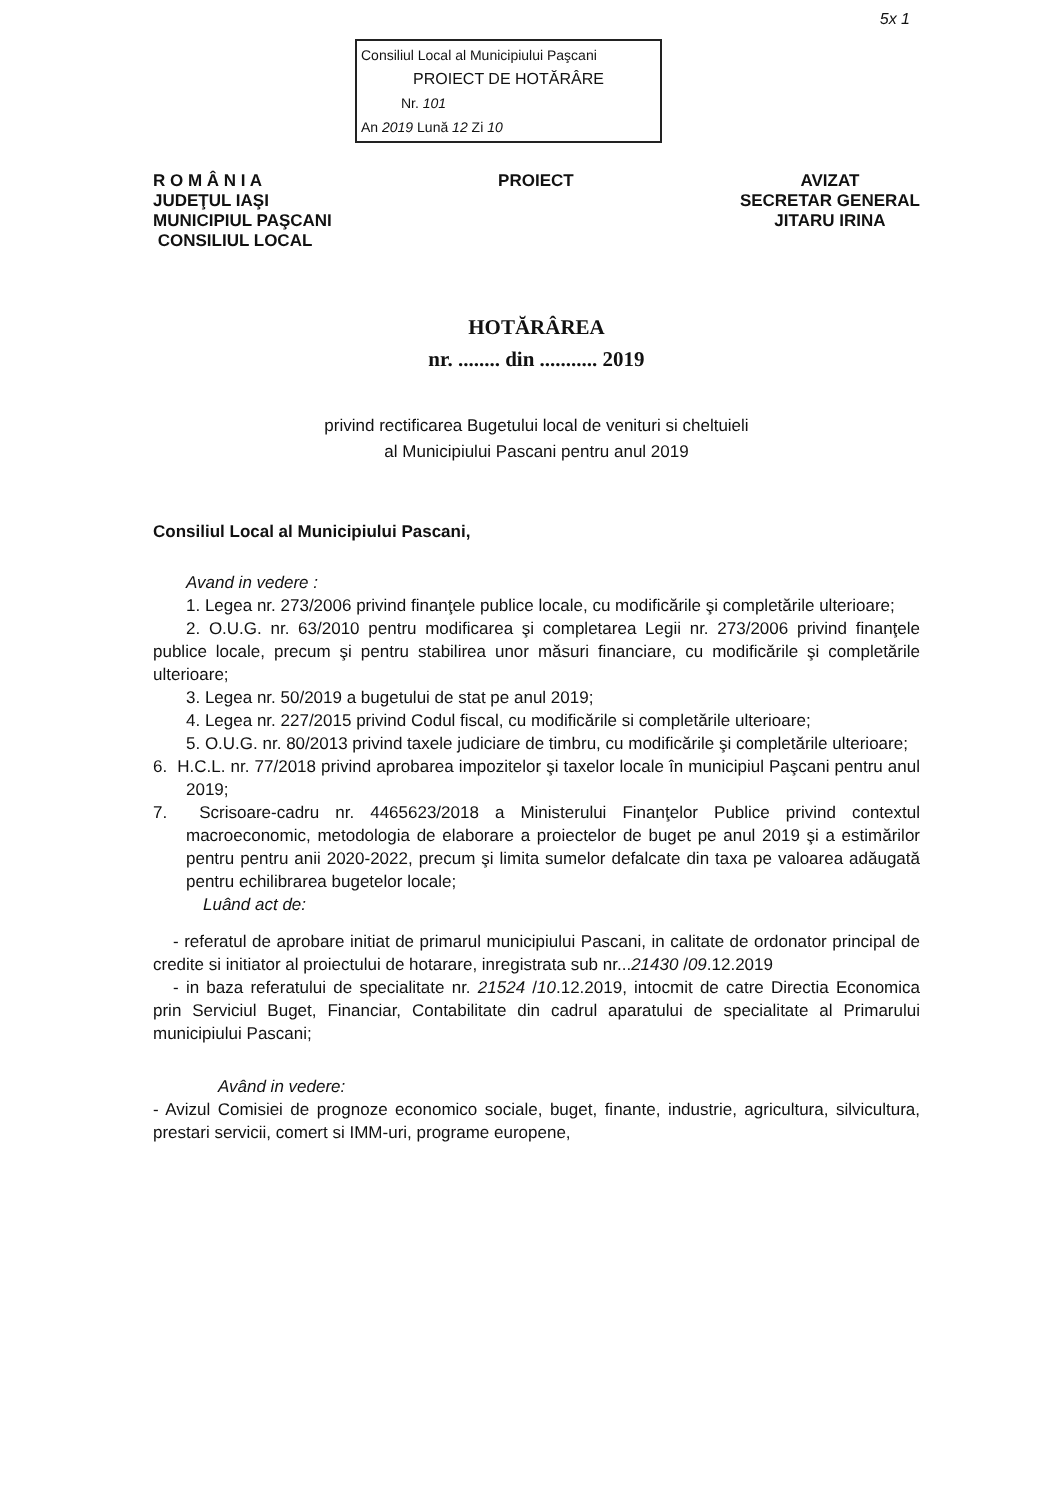5x 1
Consiliul Local al Municipiului Paşcani
PROIECT DE HOTĂRÂRE
Nr. 101
An 2019 Lună 12 Zi 10
R O M Â N I A
JUDEŢUL IAŞI
MUNICIPIUL PAŞCANI
CONSILIUL LOCAL
PROIECT AVIZAT
SECRETAR GENERAL
JITARU IRINA
HOTĂRÂREA
nr. ........ din ........... 2019
privind rectificarea Bugetului local de venituri si cheltuieli
al Municipiului Pascani pentru anul 2019
Consiliul Local al Municipiului Pascani,
Avand in vedere :
1. Legea nr. 273/2006 privind finanţele publice locale, cu modificările şi completările ulterioare;
2. O.U.G. nr. 63/2010 pentru modificarea şi completarea Legii nr. 273/2006 privind finanţele publice locale, precum şi pentru stabilirea unor măsuri financiare, cu modificările şi completările ulterioare;
3. Legea nr. 50/2019 a bugetului de stat pe anul 2019;
4. Legea nr. 227/2015 privind Codul fiscal, cu modificările si completările ulterioare;
5. O.U.G. nr. 80/2013 privind taxele judiciare de timbru, cu modificările şi completările ulterioare;
6. H.C.L. nr. 77/2018 privind aprobarea impozitelor şi taxelor locale în municipiul Paşcani pentru anul 2019;
7. Scrisoare-cadru nr. 4465623/2018 a Ministerului Finanţelor Publice privind contextul macroeconomic, metodologia de elaborare a proiectelor de buget pe anul 2019 şi a estimărilor pentru pentru anii 2020-2022, precum şi limita sumelor defalcate din taxa pe valoarea adăugată pentru echilibrarea bugetelor locale;
Luând act de:
- referatul de aprobare initiat de primarul municipiului Pascani, in calitate de ordonator principal de credite si initiator al proiectului de hotarare, inregistrata sub nr...21430 /09.12.2019
- in baza referatului de specialitate nr. 21524 /10.12.2019, intocmit de catre Directia Economica prin Serviciul Buget, Financiar, Contabilitate din cadrul aparatului de specialitate al Primarului municipiului Pascani;
Având in vedere:
- Avizul Comisiei de prognoze economico sociale, buget, finante, industrie, agricultura, silvicultura, prestari servicii, comert si IMM-uri, programe europene,